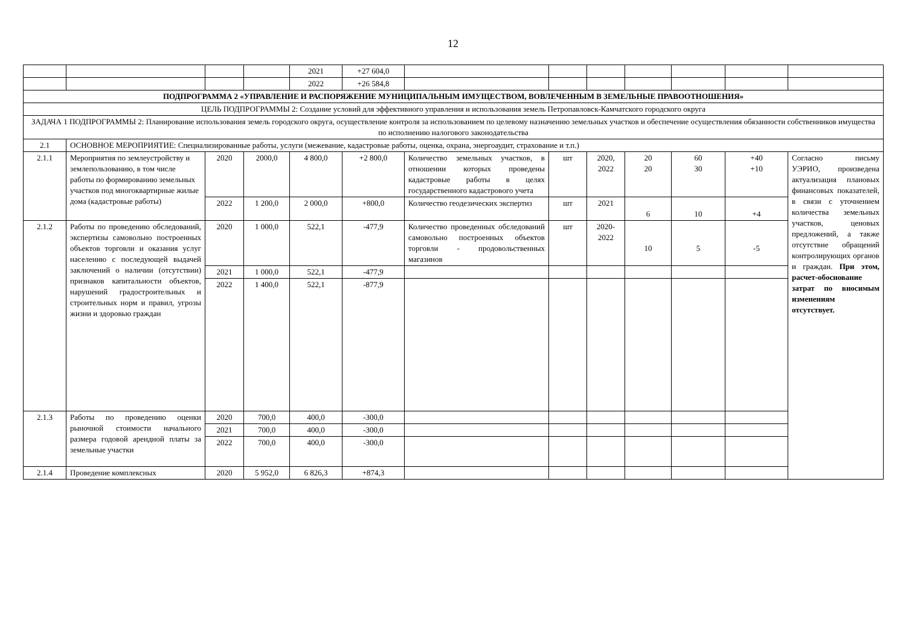12
| | | | | 2021 | +27 604,0 | | | | | | | |
| | | | | 2022 | +26 584,8 | | | | | | | |
| ПОДПРОГРАММА 2 «УПРАВЛЕНИЕ И РАСПОРЯЖЕНИЕ МУНИЦИПАЛЬНЫМ ИМУЩЕСТВОМ, ВОВЛЕЧЕННЫМ В ЗЕМЕЛЬНЫЕ ПРАВООТНОШЕНИЯ» | | | | | | | | | | | | |
| ЦЕЛЬ ПОДПРОГРАММЫ 2: Создание условий для эффективного управления и использования земель Петропавловск-Камчатского городского округа | | | | | | | | | | | | |
| ЗАДАЧА 1 ПОДПРОГРАММЫ 2: Планирование использования земель городского округа, осуществление контроля за использованием по целевому назначению земельных участков и обеспечение осуществления обязанности собственников имущества по исполнению налогового законодательства | | | | | | | | | | | | |
| 2.1 | ОСНОВНОЕ МЕРОПРИЯТИЕ: Специализированные работы, услуги (межевание, кадастровые работы, оценка, охрана, энергоаудит, страхование и т.п.) | | | | | | | | | | | |
| 2.1.1 | Мероприятия по землеустройству и землепользованию, в том числе работы по формированию земельных участков под многоквартирные жилые дома (кадастровые работы) | 2020 | 2000,0 | 4 800,0 | +2 800,0 | Количество земельных участков, в отношении которых проведены кадастровые работы в целях государственного кадастрового учета | шт | 2020, 2022 | 20 20 | 60 30 | +40 +10 | Согласно письму УЭРИО, произведена актуализация плановых финансовых показателей, в связи с уточнением количества земельных участков, ценовых предложений, а также отсутствие обращений контролирующих органов и граждан. При этом, расчет-обоснование затрат по вносимым изменениям отсутствует. |
| | | 2022 | 1 200,0 | 2 000,0 | +800,0 | Количество геодезических экспертиз | шт | 2021 | 6 | 10 | +4 | |
| 2.1.2 | Работы по проведению обследований, экспертизы самовольно построенных объектов торговли и оказания услуг населению с последующей выдачей заключений о наличии (отсутствии) признаков капитальности объектов, нарушений градостроительных и строительных норм и правил, угрозы жизни и здоровью граждан | 2020 | 1 000,0 | 522,1 | -477,9 | Количество проведенных обследований самовольно построенных объектов торговли - продовольственных магазинов | шт | 2020-2022 | 10 | 5 | -5 | |
| | | 2021 | 1 000,0 | 522,1 | -477,9 | | | | | | | |
| | | 2022 | 1 400,0 | 522,1 | -877,9 | | | | | | | |
| 2.1.3 | Работы по проведению оценки рыночной стоимости начального размера годовой арендной платы за земельные участки | 2020 | 700,0 | 400,0 | -300,0 | | | | | | | |
| | | 2021 | 700,0 | 400,0 | -300,0 | | | | | | | |
| | | 2022 | 700,0 | 400,0 | -300,0 | | | | | | | |
| 2.1.4 | Проведение комплексных | 2020 | 5 952,0 | 6 826,3 | +874,3 | | | | | | | |